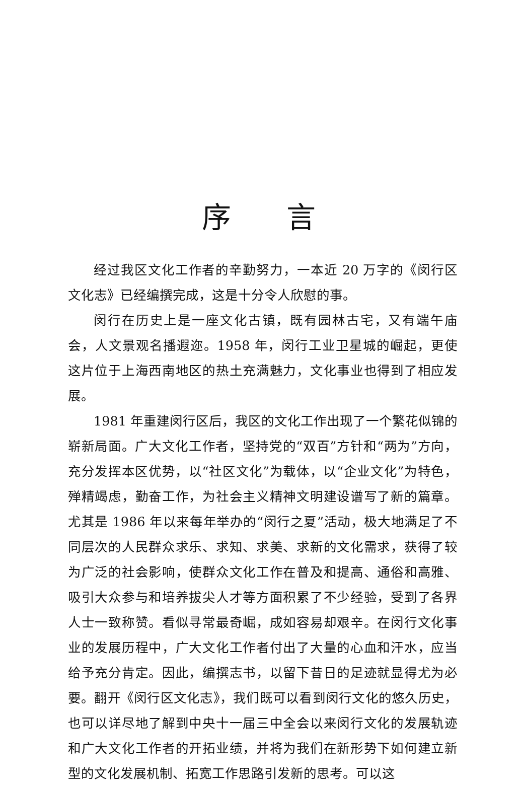序言
经过我区文化工作者的辛勤努力，一本近 20 万字的《闵行区文化志》已经编撰完成，这是十分令人欣慰的事。
闵行在历史上是一座文化古镇，既有园林古宅，又有端午庙会，人文景观名播遐迩。1958 年，闵行工业卫星城的崛起，更使这片位于上海西南地区的热土充满魅力，文化事业也得到了相应发展。
1981 年重建闵行区后，我区的文化工作出现了一个繁花似锦的崭新局面。广大文化工作者，坚持党的“双百”方针和“两为”方向，充分发挥本区优势，以“社区文化”为载体，以“企业文化”为特色，殚精竭虑，勤奋工作，为社会主义精神文明建设谱写了新的篇章。尤其是 1986 年以来每年举办的“闵行之夏”活动，极大地满足了不同层次的人民群众求乐、求知、求美、求新的文化需求，获得了较为广泛的社会影响，使群众文化工作在普及和提高、通俗和高雅、吸引大众参与和培养拔尖人才等方面积累了不少经验，受到了各界人士一致称赞。看似寻常最奇崛，成如容易却艰辛。在闵行文化事业的发展历程中，广大文化工作者付出了大量的心血和汗水，应当给予充分肯定。因此，编撰志书，以留下昔日的足迹就显得尤为必要。翻开《闵行区文化志》，我们既可以看到闵行文化的悠久历史，也可以详尽地了解到中央十一届三中全会以来闵行文化的发展轨迹和广大文化工作者的开拓业绩，并将为我们在新形势下如何建立新型的文化发展机制、拓宽工作思路引发新的思考。可以这